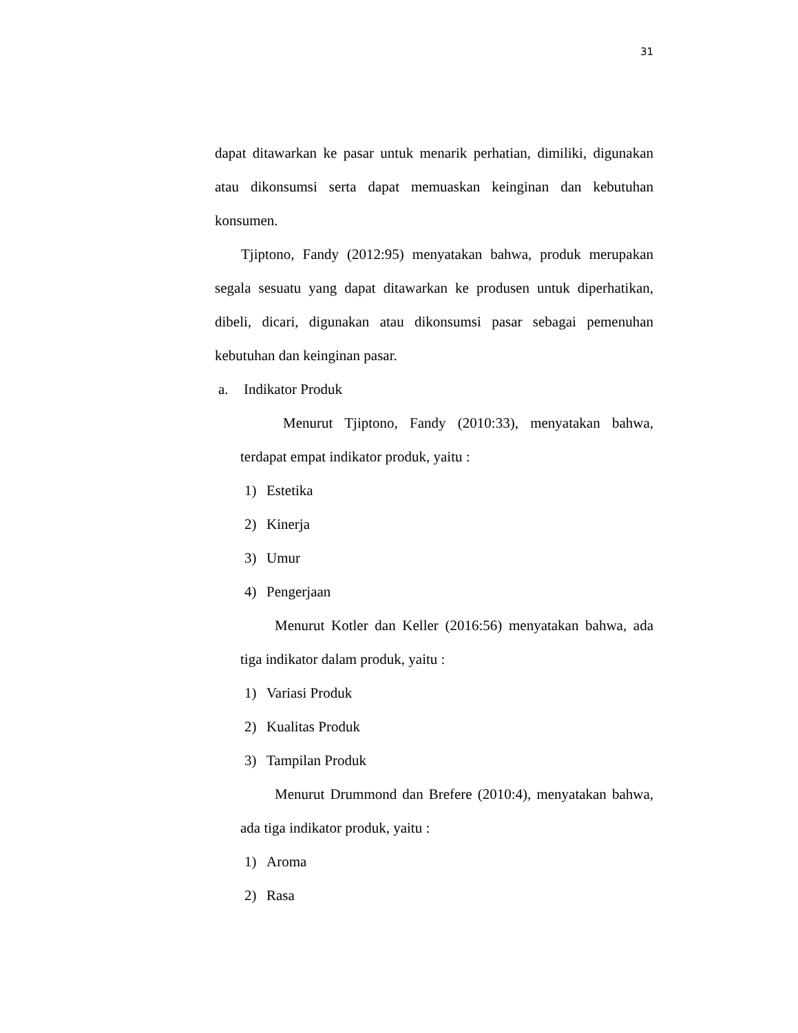31
dapat ditawarkan ke pasar untuk menarik perhatian, dimiliki, digunakan atau dikonsumsi serta dapat memuaskan keinginan dan kebutuhan konsumen.
Tjiptono, Fandy (2012:95) menyatakan bahwa, produk merupakan segala sesuatu yang dapat ditawarkan ke produsen untuk diperhatikan, dibeli, dicari, digunakan atau dikonsumsi pasar sebagai pemenuhan kebutuhan dan keinginan pasar.
a. Indikator Produk
Menurut Tjiptono, Fandy (2010:33), menyatakan bahwa, terdapat empat indikator produk, yaitu :
1) Estetika
2) Kinerja
3) Umur
4) Pengerjaan
Menurut Kotler dan Keller (2016:56) menyatakan bahwa, ada tiga indikator dalam produk, yaitu :
1) Variasi Produk
2) Kualitas Produk
3) Tampilan Produk
Menurut Drummond dan Brefere (2010:4), menyatakan bahwa, ada tiga indikator produk, yaitu :
1) Aroma
2) Rasa